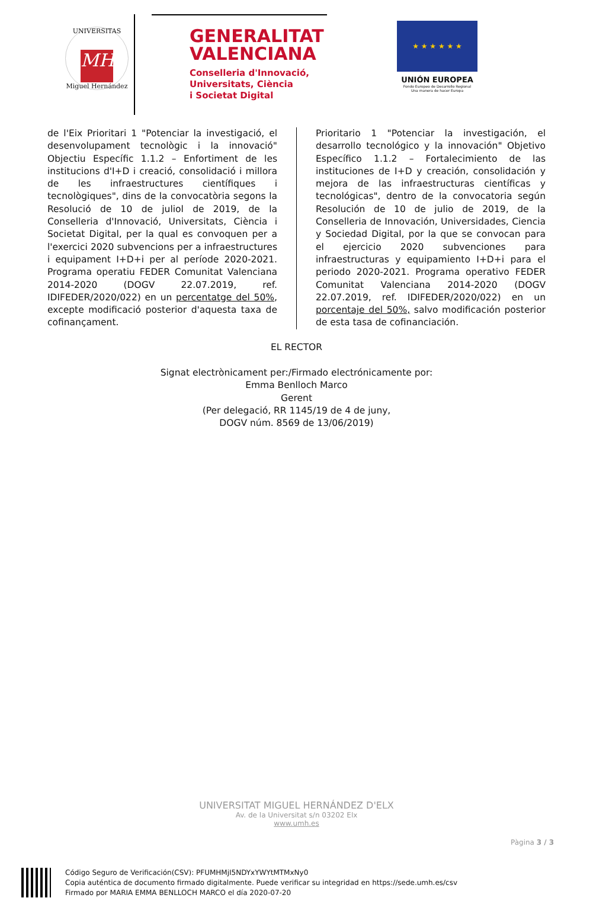UNIVERSITAS
MH
Miguel Hernández
GENERALITAT
VALENCIANA
Conselleria d'Innovació,
Universitats, Ciència
i Societat Digital
★ ★ ★ ★ ★ ★
UNIÓN EUROPEA
Fondo Europeo de Desarrollo Regional
Una manera de hacer Europa
de l'Eix Prioritari 1 "Potenciar la investigació, el desenvolupament tecnològic i la innovació" Objectiu Específic 1.1.2 – Enfortiment de les institucions d'I+D i creació, consolidació i millora de les infraestructures científiques i tecnològiques", dins de la convocatòria segons la Resolució de 10 de juliol de 2019, de la Conselleria d'Innovació, Universitats, Ciència i Societat Digital, per la qual es convoquen per a l'exercici 2020 subvencions per a infraestructures i equipament I+D+i per al període 2020-2021. Programa operatiu FEDER Comunitat Valenciana 2014-2020 (DOGV 22.07.2019, ref. IDIFEDER/2020/022) en un percentatge del 50%, excepte modificació posterior d'aquesta taxa de cofinançament.
Prioritario 1 "Potenciar la investigación, el desarrollo tecnológico y la innovación" Objetivo Específico 1.1.2 – Fortalecimiento de las instituciones de I+D y creación, consolidación y mejora de las infraestructuras científicas y tecnológicas", dentro de la convocatoria según Resolución de 10 de julio de 2019, de la Conselleria de Innovación, Universidades, Ciencia y Sociedad Digital, por la que se convocan para el ejercicio 2020 subvenciones para infraestructuras y equipamiento I+D+i para el periodo 2020-2021. Programa operativo FEDER Comunitat Valenciana 2014-2020 (DOGV 22.07.2019, ref. IDIFEDER/2020/022) en un porcentaje del 50%, salvo modificación posterior de esta tasa de cofinanciación.
EL RECTOR
Signat electrònicament per:/Firmado electrónicamente por:
Emma Benlloch Marco
Gerent
(Per delegació, RR 1145/19 de 4 de juny,
DOGV núm. 8569 de 13/06/2019)
UNIVERSITAT MIGUEL HERNÁNDEZ D'ELX
Av. de la Universitat s/n 03202 Elx
www.umh.es
Pàgina 3 / 3
Código Seguro de Verificación(CSV): PFUMHMjI5NDYxYWYtMTMxNy0
Copia auténtica de documento firmado digitalmente. Puede verificar su integridad en https://sede.umh.es/csv
Firmado por MARIA EMMA BENLLOCH MARCO el día 2020-07-20